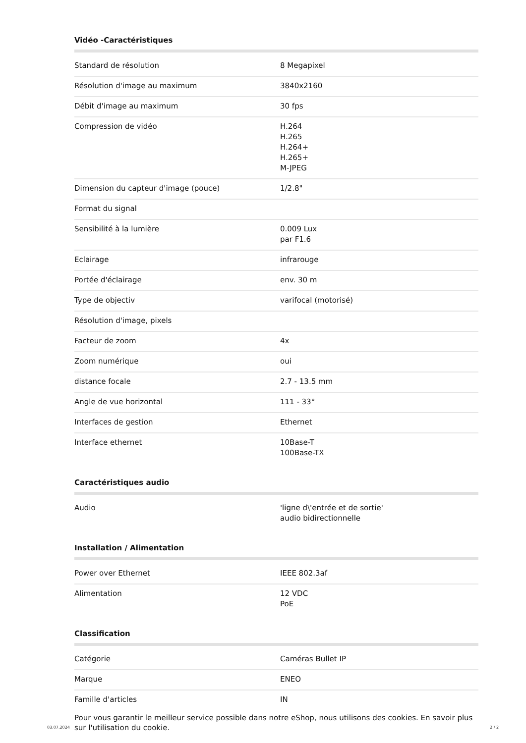Vidéo -Caractéristiques
| Standard de résolution | 8 Megapixel |
| Résolution d'image au maximum | 3840x2160 |
| Débit d'image au maximum | 30 fps |
| Compression de vidéo | H.264 H.265 H.264+ H.265+ M-JPEG |
| Dimension du capteur d'image (pouce) | 1/2.8" |
| Format du signal | |
| Sensibilité à la lumière | 0.009 Lux par F1.6 |
| Eclairage | infrarouge |
| Portée d'éclairage | env. 30 m |
| Type de objectiv | varifocal (motorisé) |
| Résolution d'image, pixels | |
| Facteur de zoom | 4x |
| Zoom numérique | oui |
| distance focale | 2.7 - 13.5 mm |
| Angle de vue horizontal | 111 - 33° |
| Interfaces de gestion | Ethernet |
| Interface ethernet | 10Base-T 100Base-TX |
Caractéristiques audio
| Audio | 'ligne d\'entrée et de sortie' audio bidirectionnelle |
Installation / Alimentation
| Power over Ethernet | IEEE 802.3af |
| Alimentation | 12 VDC PoE |
Classification
| Catégorie | Caméras Bullet IP |
| Marque | ENEO |
| Famille d'articles | IN |
Pour vous garantir le meilleur service possible dans notre eShop, nous utilisons des cookies. En savoir plus sur l'utilisation du cookie.
03.07.2024 2 / 2